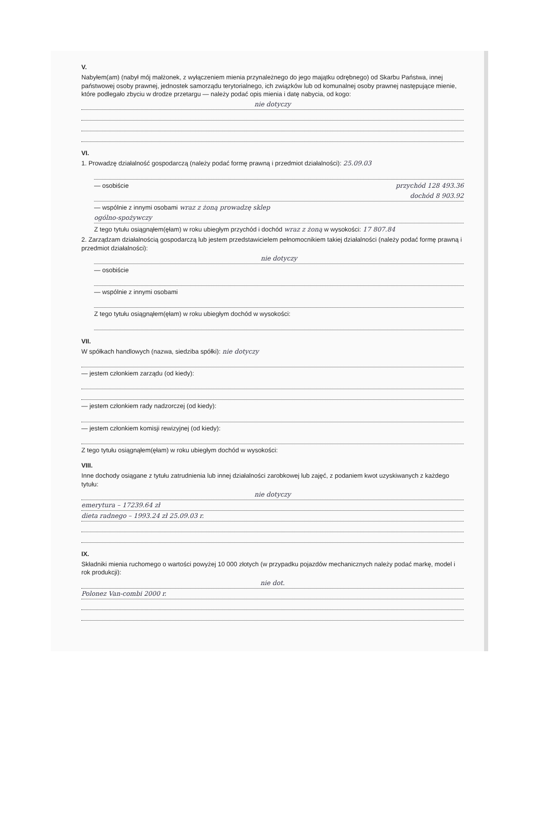V.
Nabyłem(am) (nabył mój małżonek, z wyłączeniem mienia przynależnego do jego majątku odrębnego) od Skarbu Państwa, innej państwowej osoby prawnej, jednostek samorządu terytorialnego, ich związków lub od komunalnej osoby prawnej następujące mienie, które podlegało zbyciu w drodze przetargu — należy podać opis mienia i datę nabycia, od kogo:
nie dotyczy
VI.
1. Prowadzę działalność gospodarczą (należy podać formę prawną i przedmiot działalności): 25.09.03
— osobiście przychód 128 493.36
dochód 8 903.92
— wspólnie z innymi osobami wraz z żoną prowadzę sklep
ogólno-spożywczy
Z tego tytułu osiągnąłem(ęłam) w roku ubiegłym przychód i dochód wraz z żoną w wysokości: 17 807.84
2. Zarządzam działalnością gospodarczą lub jestem przedstawicielem pełnomocnikiem takiej działalności (należy podać formę prawną i przedmiot działalności):
nie dotyczy
— osobiście
— wspólnie z innymi osobami
Z tego tytułu osiągnąłem(ęłam) w roku ubiegłym dochód w wysokości:
VII.
W spółkach handlowych (nazwa, siedziba spółki): nie dotyczy
— jestem członkiem zarządu (od kiedy):
— jestem członkiem rady nadzorczej (od kiedy):
— jestem członkiem komisji rewizyjnej (od kiedy):
Z tego tytułu osiągnąłem(ęłam) w roku ubiegłym dochód w wysokości:
VIII.
Inne dochody osiągane z tytułu zatrudnienia lub innej działalności zarobkowej lub zajęć, z podaniem kwot uzyskiwanych z każdego tytułu:
nie dotyczy
emerytura – 17239.64 zł
dieta radnego – 1993.24 zł 25.09.03 r.
IX.
Składniki mienia ruchomego o wartości powyżej 10 000 złotych (w przypadku pojazdów mechanicznych należy podać markę, model i rok produkcji):
nie dot.
Polonez Van-combi 2000 r.